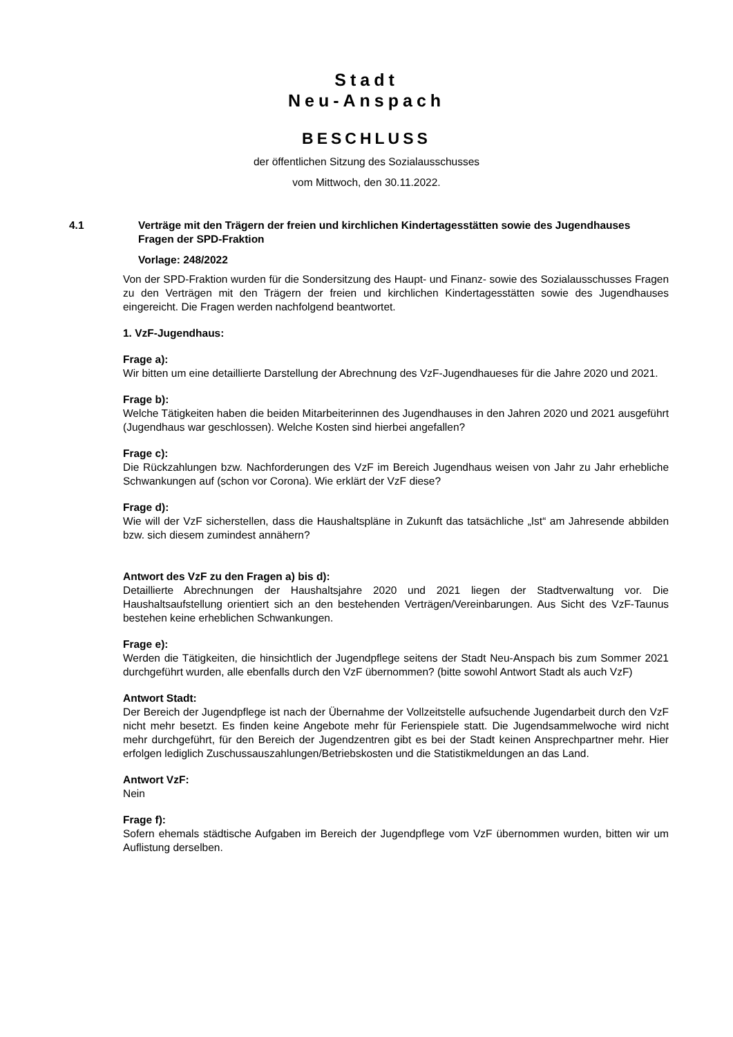Stadt
Neu-Anspach
BESCHLUSS
der öffentlichen Sitzung des Sozialausschusses
vom Mittwoch, den 30.11.2022.
4.1 Verträge mit den Trägern der freien und kirchlichen Kindertagesstätten sowie des Jugendhauses
Fragen der SPD-Fraktion
Vorlage: 248/2022
Von der SPD-Fraktion wurden für die Sondersitzung des Haupt- und Finanz- sowie des Sozialausschusses Fragen zu den Verträgen mit den Trägern der freien und kirchlichen Kindertagesstätten sowie des Jugendhauses eingereicht. Die Fragen werden nachfolgend beantwortet.
1. VzF-Jugendhaus:
Frage a):
Wir bitten um eine detaillierte Darstellung der Abrechnung des VzF-Jugendhaueses für die Jahre 2020 und 2021.
Frage b):
Welche Tätigkeiten haben die beiden Mitarbeiterinnen des Jugendhauses in den Jahren 2020 und 2021 ausgeführt (Jugendhaus war geschlossen). Welche Kosten sind hierbei angefallen?
Frage c):
Die Rückzahlungen bzw. Nachforderungen des VzF im Bereich Jugendhaus weisen von Jahr zu Jahr erhebliche Schwankungen auf (schon vor Corona). Wie erklärt der VzF diese?
Frage d):
Wie will der VzF sicherstellen, dass die Haushaltspläne in Zukunft das tatsächliche „Ist“ am Jahresende abbilden bzw. sich diesem zumindest annähern?
Antwort des VzF zu den Fragen a) bis d):
Detaillierte Abrechnungen der Haushaltsjahre 2020 und 2021 liegen der Stadtverwaltung vor. Die Haushaltsaufstellung orientiert sich an den bestehenden Verträgen/Vereinbarungen. Aus Sicht des VzF-Taunus bestehen keine erheblichen Schwankungen.
Frage e):
Werden die Tätigkeiten, die hinsichtlich der Jugendpflege seitens der Stadt Neu-Anspach bis zum Sommer 2021 durchgeführt wurden, alle ebenfalls durch den VzF übernommen? (bitte sowohl Antwort Stadt als auch VzF)
Antwort Stadt:
Der Bereich der Jugendpflege ist nach der Übernahme der Vollzeitstelle aufsuchende Jugendarbeit durch den VzF nicht mehr besetzt. Es finden keine Angebote mehr für Ferienspiele statt. Die Jugendsammelwoche wird nicht mehr durchgeführt, für den Bereich der Jugendzentren gibt es bei der Stadt keinen Ansprechpartner mehr. Hier erfolgen lediglich Zuschussauszahlungen/Betriebskosten und die Statistikmeldungen an das Land.
Antwort VzF:
Nein
Frage f):
Sofern ehemals städtische Aufgaben im Bereich der Jugendpflege vom VzF übernommen wurden, bitten wir um Auflistung derselben.